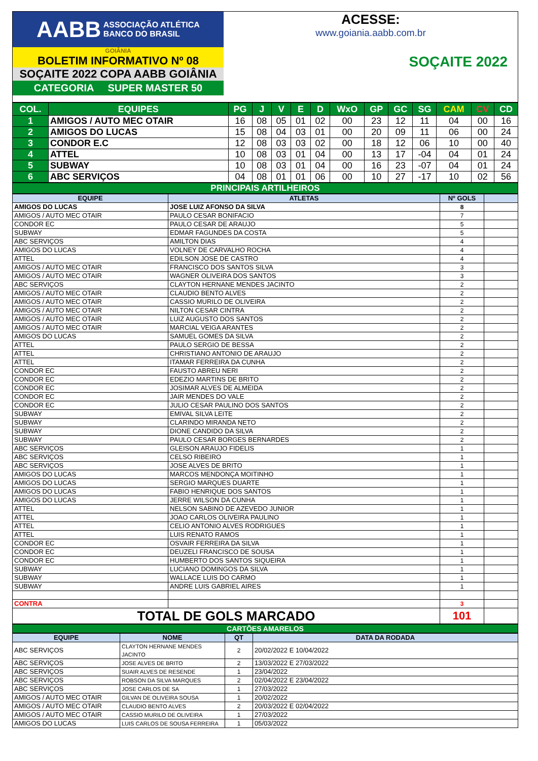AABB ASSOCIAÇÃO ATLÉTICA
BANCO DO BRASIL
GOIÂNIA
BOLETIM INFORMATIVO Nº 08
SOÇAITE 2022 COPA AABB GOIÂNIA
CATEGORIA SUPER MASTER 50
ACESSE:
www.goiania.aabb.com.br
SOÇAITE 2022
| COL. | EQUIPES | PG | J | V | E | D | WxO | GP | GC | SG | CAM | CV | CD |
| --- | --- | --- | --- | --- | --- | --- | --- | --- | --- | --- | --- | --- | --- |
| 1 | AMIGOS / AUTO MEC OTAIR | 16 | 08 | 05 | 01 | 02 | 00 | 23 | 12 | 11 | 04 | 00 | 16 |
| 2 | AMIGOS DO LUCAS | 15 | 08 | 04 | 03 | 01 | 00 | 20 | 09 | 11 | 06 | 00 | 24 |
| 3 | CONDOR E.C | 12 | 08 | 03 | 03 | 02 | 00 | 18 | 12 | 06 | 10 | 00 | 40 |
| 4 | ATTEL | 10 | 08 | 03 | 01 | 04 | 00 | 13 | 17 | -04 | 04 | 01 | 24 |
| 5 | SUBWAY | 10 | 08 | 03 | 01 | 04 | 00 | 16 | 23 | -07 | 04 | 01 | 24 |
| 6 | ABC SERVIÇOS | 04 | 08 | 01 | 01 | 06 | 00 | 10 | 27 | -17 | 10 | 02 | 56 |
PRINCIPAIS ARTILHEIROS
| EQUIPE | ATLETAS | Nº GOLS | |
| --- | --- | --- | --- |
| AMIGOS DO LUCAS | JOSE LUIZ AFONSO DA SILVA | 8 | |
| AMIGOS / AUTO MEC OTAIR | PAULO CESAR BONIFACIO | 7 | |
| CONDOR EC | PAULO CESAR DE ARAUJO | 5 | |
| SUBWAY | EDMAR FAGUNDES DA COSTA | 5 | |
| ABC SERVIÇOS | AMILTON DIAS | 4 | |
| AMIGOS DO LUCAS | VOLNEY DE CARVALHO ROCHA | 4 | |
| ATTEL | EDILSON JOSE DE CASTRO | 4 | |
| AMIGOS / AUTO MEC OTAIR | FRANCISCO DOS SANTOS SILVA | 3 | |
| AMIGOS / AUTO MEC OTAIR | WAGNER OLIVEIRA DOS SANTOS | 3 | |
| ABC SERVIÇOS | CLAYTON HERNANE MENDES JACINTO | 2 | |
| AMIGOS / AUTO MEC OTAIR | CLAUDIO BENTO ALVES | 2 | |
| AMIGOS / AUTO MEC OTAIR | CASSIO MURILO DE OLIVEIRA | 2 | |
| AMIGOS / AUTO MEC OTAIR | NILTON CESAR CINTRA | 2 | |
| AMIGOS / AUTO MEC OTAIR | LUIZ AUGUSTO DOS SANTOS | 2 | |
| AMIGOS / AUTO MEC OTAIR | MARCIAL VEIGA ARANTES | 2 | |
| AMIGOS DO LUCAS | SAMUEL GOMES DA SILVA | 2 | |
| ATTEL | PAULO SERGIO DE BESSA | 2 | |
| ATTEL | CHRISTIANO ANTONIO DE ARAUJO | 2 | |
| ATTEL | ITAMAR FERREIRA DA CUNHA | 2 | |
| CONDOR EC | FAUSTO ABREU NERI | 2 | |
| CONDOR EC | EDEZIO MARTINS DE BRITO | 2 | |
| CONDOR EC | JOSIMAR ALVES DE ALMEIDA | 2 | |
| CONDOR EC | JAIR MENDES DO VALE | 2 | |
| CONDOR EC | JULIO CESAR PAULINO DOS SANTOS | 2 | |
| SUBWAY | EMIVAL SILVA LEITE | 2 | |
| SUBWAY | CLARINDO MIRANDA NETO | 2 | |
| SUBWAY | DIONE CANDIDO DA SILVA | 2 | |
| SUBWAY | PAULO CESAR BORGES BERNARDES | 2 | |
| ABC SERVIÇOS | GLEISON ARAUJO FIDELIS | 1 | |
| ABC SERVIÇOS | CELSO RIBEIRO | 1 | |
| ABC SERVIÇOS | JOSE ALVES DE BRITO | 1 | |
| AMIGOS DO LUCAS | MARCOS MENDONÇA MOITINHO | 1 | |
| AMIGOS DO LUCAS | SERGIO MARQUES DUARTE | 1 | |
| AMIGOS DO LUCAS | FABIO HENRIQUE DOS SANTOS | 1 | |
| AMIGOS DO LUCAS | JERRE WILSON DA CUNHA | 1 | |
| ATTEL | NELSON SABINO DE AZEVEDO JUNIOR | 1 | |
| ATTEL | JOAO CARLOS OLIVEIRA PAULINO | 1 | |
| ATTEL | CELIO ANTONIO ALVES RODRIGUES | 1 | |
| ATTEL | LUIS RENATO RAMOS | 1 | |
| CONDOR EC | OSVAIR FERREIRA DA SILVA | 1 | |
| CONDOR EC | DEUZELI FRANCISCO DE SOUSA | 1 | |
| CONDOR EC | HUMBERTO DOS SANTOS SIQUEIRA | 1 | |
| SUBWAY | LUCIANO DOMINGOS DA SILVA | 1 | |
| SUBWAY | WALLACE LUIS DO CARMO | 1 | |
| SUBWAY | ANDRE LUIS GABRIEL AIRES | 1 | |
| CONTRA | | 3 | |
| TOTAL DE GOLS MARCADO | | 101 | |
CARTÕES AMARELOS
| EQUIPE | NOME | QT | DATA DA RODADA |
| --- | --- | --- | --- |
| ABC SERVIÇOS | CLAYTON HERNANE MENDES JACINTO | 2 | 20/02/2022 E 10/04/2022 |
| ABC SERVIÇOS | JOSE ALVES DE BRITO | 2 | 13/03/2022 E 27/03/2022 |
| ABC SERVIÇOS | SUAIR ALVES DE RESENDE | 1 | 23/04/2022 |
| ABC SERVIÇOS | ROBSON DA SILVA MARQUES | 2 | 02/04/2022 E 23/04/2022 |
| ABC SERVIÇOS | JOSE CARLOS DE SA | 1 | 27/03/2022 |
| AMIGOS / AUTO MEC OTAIR | GILVAN DE OLIVEIRA SOUSA | 1 | 20/02/2022 |
| AMIGOS / AUTO MEC OTAIR | CLAUDIO BENTO ALVES | 2 | 20/03/2022 E 02/04/2022 |
| AMIGOS / AUTO MEC OTAIR | CASSIO MURILO DE OLIVEIRA | 1 | 27/03/2022 |
| AMIGOS DO LUCAS | LUIS CARLOS DE SOUSA FERREIRA | 1 | 05/03/2022 |